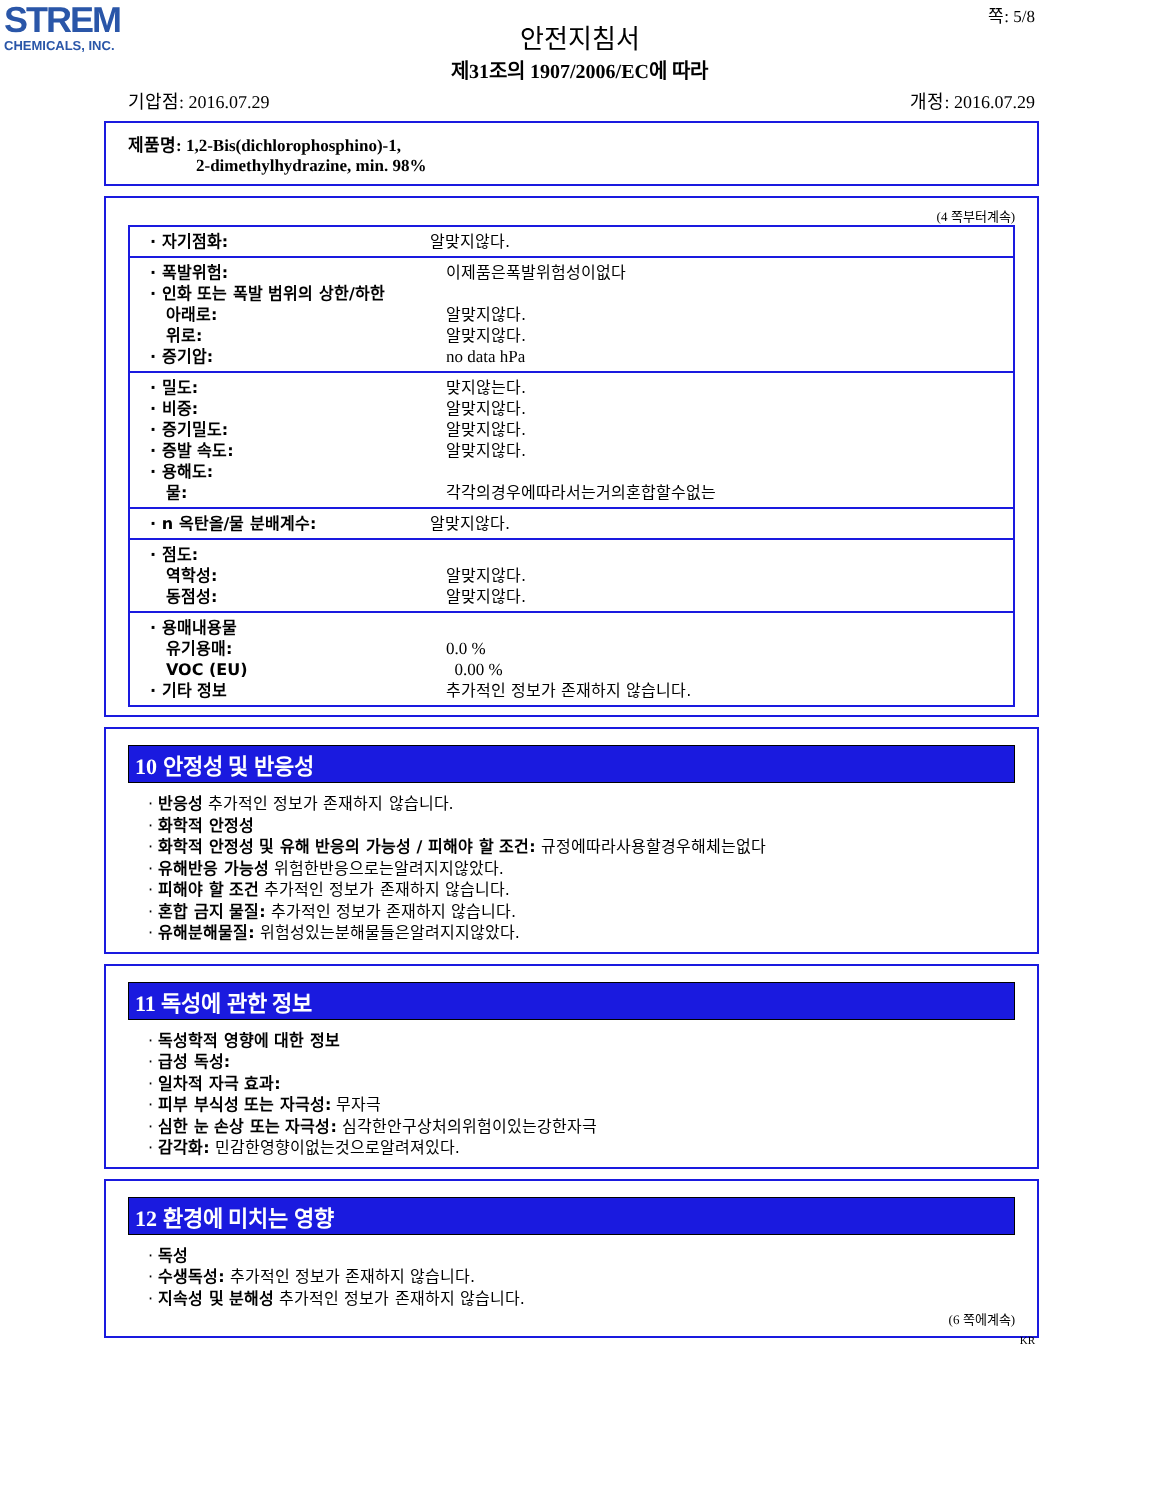STREM
CHEMICALS, INC.
안전지침서
제31조의 1907/2006/EC에 따라
쪽: 5/8
기압점: 2016.07.29 개정: 2016.07.29
제품명: 1,2-Bis(dichlorophosphino)-1,
2-dimethylhydrazine, min. 98%
(4 쪽부터계속)
| · 자기점화: | 알맞지않다. |
| · 폭발위험: | 이제품은폭발위험성이없다 |
| · 인화 또는 폭발 범위의 상한/하한 | |
| 아래로: | 알맞지않다. |
| 위로: | 알맞지않다. |
| · 증기압: | no data hPa |
| · 밀도: | 맞지않는다. |
| · 비중: | 알맞지않다. |
| · 증기밀도: | 알맞지않다. |
| · 증발 속도: | 알맞지않다. |
| · 용해도: | |
| 물: | 각각의경우에따라서는거의혼합할수없는 |
| · n 옥탄올/물 분배계수: | 알맞지않다. |
| · 점도: | |
| 역학성: | 알맞지않다. |
| 동점성: | 알맞지않다. |
| · 용매내용물 | |
| 유기용매: | 0.0 % |
| VOC (EU) | 0.00 % |
| · 기타 정보 | 추가적인 정보가 존재하지 않습니다. |
10 안정성 및 반응성
· 반응성 추가적인 정보가 존재하지 않습니다.
· 화학적 안정성
· 화학적 안정성 및 유해 반응의 가능성 / 피해야 할 조건: 규정에따라사용할경우해체는없다
· 유해반응 가능성 위험한반응으로는알려지지않았다.
· 피해야 할 조건 추가적인 정보가 존재하지 않습니다.
· 혼합 금지 물질: 추가적인 정보가 존재하지 않습니다.
· 유해분해물질: 위험성있는분해물들은알려지지않았다.
11 독성에 관한 정보
· 독성학적 영향에 대한 정보
· 급성 독성:
· 일차적 자극 효과:
· 피부 부식성 또는 자극성: 무자극
· 심한 눈 손상 또는 자극성: 심각한안구상처의위험이있는강한자극
· 감각화: 민감한영향이없는것으로알려져있다.
12 환경에 미치는 영향
· 독성
· 수생독성: 추가적인 정보가 존재하지 않습니다.
· 지속성 및 분해성 추가적인 정보가 존재하지 않습니다.
(6 쪽에계속)
KR